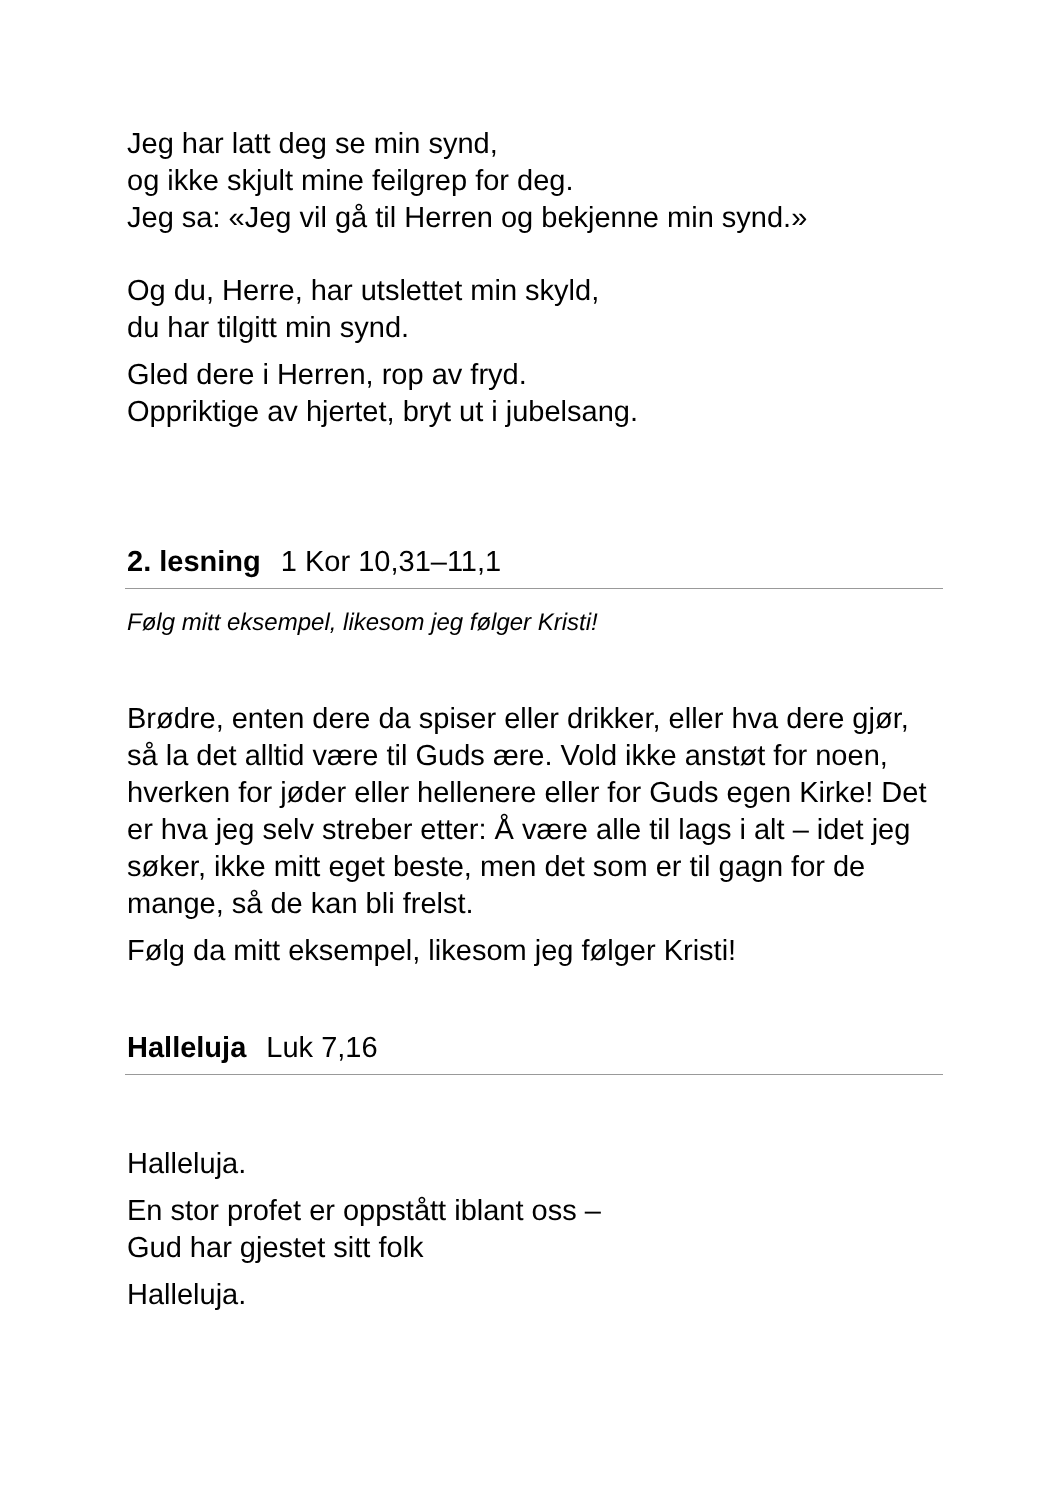Jeg har latt deg se min synd,
og ikke skjult mine feilgrep for deg.
Jeg sa: «Jeg vil gå til Herren og bekjenne min synd.»
Og du, Herre, har utslettet min skyld,
du har tilgitt min synd.
Gled dere i Herren, rop av fryd.
Oppriktige av hjertet, bryt ut i jubelsang.
2. lesning 1 Kor 10,31–11,1
Følg mitt eksempel, likesom jeg følger Kristi!
Brødre, enten dere da spiser eller drikker, eller hva dere gjør, så la det alltid være til Guds ære. Vold ikke anstøt for noen, hverken for jøder eller hellenere eller for Guds egen Kirke! Det er hva jeg selv streber etter: Å være alle til lags i alt – idet jeg søker, ikke mitt eget beste, men det som er til gagn for de mange, så de kan bli frelst.
Følg da mitt eksempel, likesom jeg følger Kristi!
Halleluja Luk 7,16
Halleluja.
En stor profet er oppstått iblant oss –
Gud har gjestet sitt folk
Halleluja.